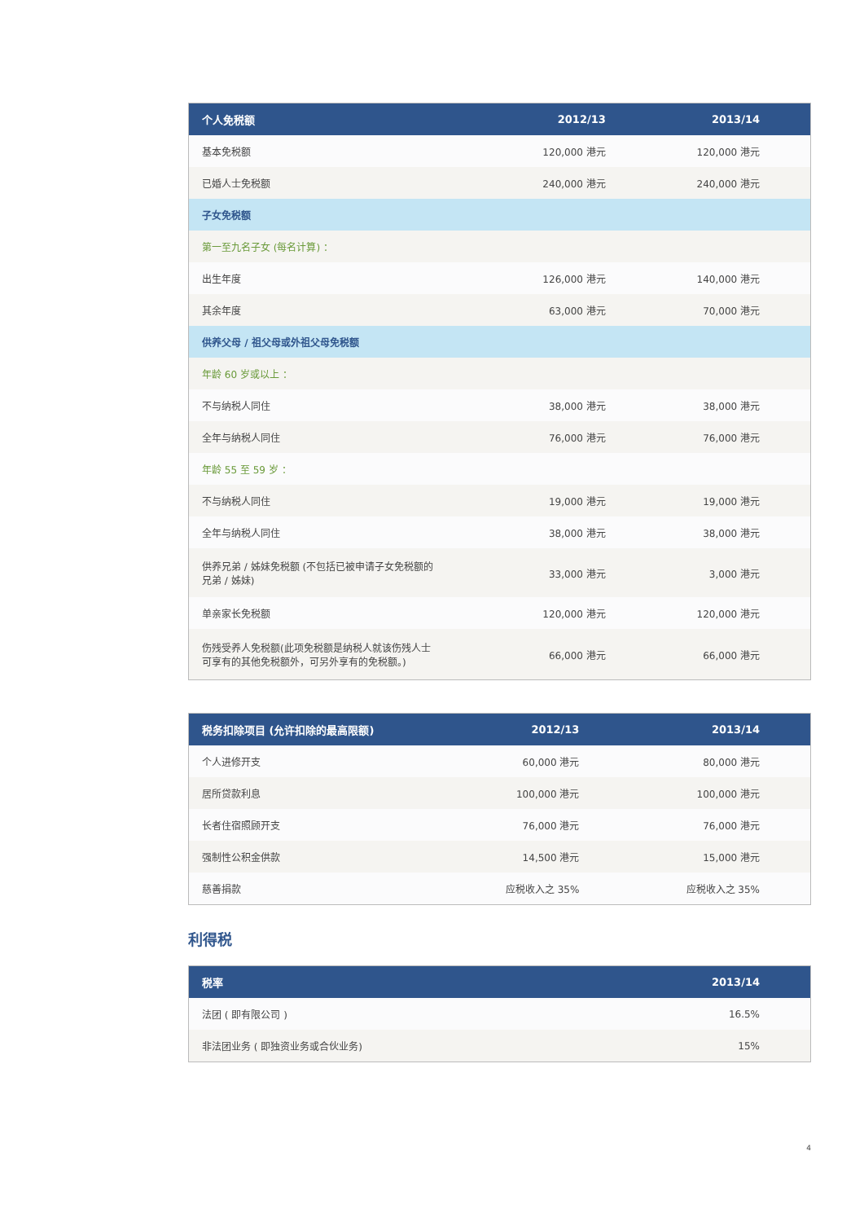| 个人免税额 | 2012/13 | 2013/14 |
| --- | --- | --- |
| 基本免税额 | 120,000 港元 | 120,000 港元 |
| 已婚人士免税额 | 240,000 港元 | 240,000 港元 |
| 子女免税额 | | |
| 第一至九名子女 (每名计算) ： | | |
| 出生年度 | 126,000 港元 | 140,000 港元 |
| 其余年度 | 63,000 港元 | 70,000 港元 |
| 供养父母 / 祖父母或外祖父母免税额 | | |
| 年龄 60 岁或以上 ： | | |
| 不与纳税人同住 | 38,000 港元 | 38,000 港元 |
| 全年与纳税人同住 | 76,000 港元 | 76,000 港元 |
| 年龄 55 至 59 岁 ： | | |
| 不与纳税人同住 | 19,000 港元 | 19,000 港元 |
| 全年与纳税人同住 | 38,000 港元 | 38,000 港元 |
| 供养兄弟 / 姊妹免税额 (不包括已被申请子女免税额的 兄弟 / 姊妹) | 33,000 港元 | 3,000 港元 |
| 单亲家长免税额 | 120,000 港元 | 120,000 港元 |
| 伤残受养人免税额(此项免税额是纳税人就该伤残人士 可享有的其他免税额外，可另外享有的免税额。) | 66,000 港元 | 66,000 港元 |
| 税务扣除项目 (允许扣除的最高限额) | 2012/13 | 2013/14 |
| --- | --- | --- |
| 个人进修开支 | 60,000 港元 | 80,000 港元 |
| 居所贷款利息 | 100,000 港元 | 100,000 港元 |
| 长者住宿照顾开支 | 76,000 港元 | 76,000 港元 |
| 强制性公积金供款 | 14,500 港元 | 15,000 港元 |
| 慈善捐款 | 应税收入之 35% | 应税收入之 35% |
利得税
| 税率 | 2013/14 |
| --- | --- |
| 法团 ( 即有限公司 ) | 16.5% |
| 非法团业务 ( 即独资业务或合伙业务) | 15% |
4